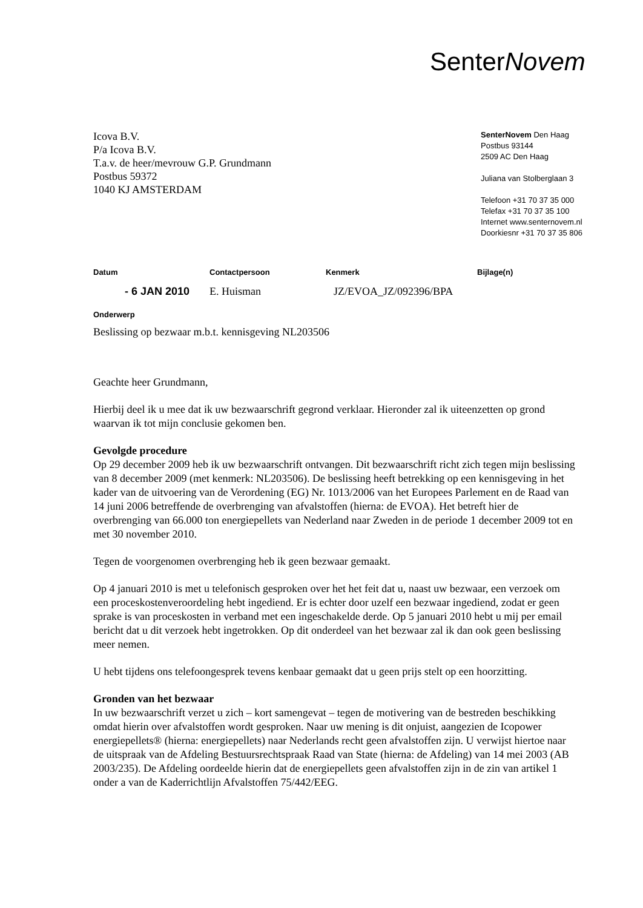SenterNovem
Icova B.V.
P/a Icova B.V.
T.a.v. de heer/mevrouw G.P. Grundmann
Postbus 59372
1040 KJ AMSTERDAM
SenterNovem Den Haag
Postbus 93144
2509 AC Den Haag
Juliana van Stolberglaan 3
Telefoon +31 70 37 35 000
Telefax +31 70 37 35 100
Internet www.senternovem.nl
Doorkiesnr +31 70 37 35 806
Datum Contactpersoon Kenmerk Bijlage(n)
- 6 JAN 2010 E. Huisman JZ/EVOA_JZ/092396/BPA
Onderwerp
Beslissing op bezwaar m.b.t. kennisgeving NL203506
Geachte heer Grundmann,
Hierbij deel ik u mee dat ik uw bezwaarschrift gegrond verklaar. Hieronder zal ik uiteenzetten op grond waarvan ik tot mijn conclusie gekomen ben.
Gevolgde procedure
Op 29 december 2009 heb ik uw bezwaarschrift ontvangen. Dit bezwaarschrift richt zich tegen mijn beslissing van 8 december 2009 (met kenmerk: NL203506). De beslissing heeft betrekking op een kennisgeving in het kader van de uitvoering van de Verordening (EG) Nr. 1013/2006 van het Europees Parlement en de Raad van 14 juni 2006 betreffende de overbrenging van afvalstoffen (hierna: de EVOA). Het betreft hier de overbrenging van 66.000 ton energiepellets van Nederland naar Zweden in de periode 1 december 2009 tot en met 30 november 2010.
Tegen de voorgenomen overbrenging heb ik geen bezwaar gemaakt.
Op 4 januari 2010 is met u telefonisch gesproken over het het feit dat u, naast uw bezwaar, een verzoek om een proceskostenveroordeling hebt ingediend. Er is echter door uzelf een bezwaar ingediend, zodat er geen sprake is van proceskosten in verband met een ingeschakelde derde. Op 5 januari 2010 hebt u mij per email bericht dat u dit verzoek hebt ingetrokken. Op dit onderdeel van het bezwaar zal ik dan ook geen beslissing meer nemen.
U hebt tijdens ons telefoongesprek tevens kenbaar gemaakt dat u geen prijs stelt op een hoorzitting.
Gronden van het bezwaar
In uw bezwaarschrift verzet u zich – kort samengevat – tegen de motivering van de bestreden beschikking omdat hierin over afvalstoffen wordt gesproken. Naar uw mening is dit onjuist, aangezien de Icopower energiepellets® (hierna: energiepellets) naar Nederlands recht geen afvalstoffen zijn. U verwijst hiertoe naar de uitspraak van de Afdeling Bestuursrechtspraak Raad van State (hierna: de Afdeling) van 14 mei 2003 (AB 2003/235). De Afdeling oordeelde hierin dat de energiepellets geen afvalstoffen zijn in de zin van artikel 1 onder a van de Kaderrichtlijn Afvalstoffen 75/442/EEG.